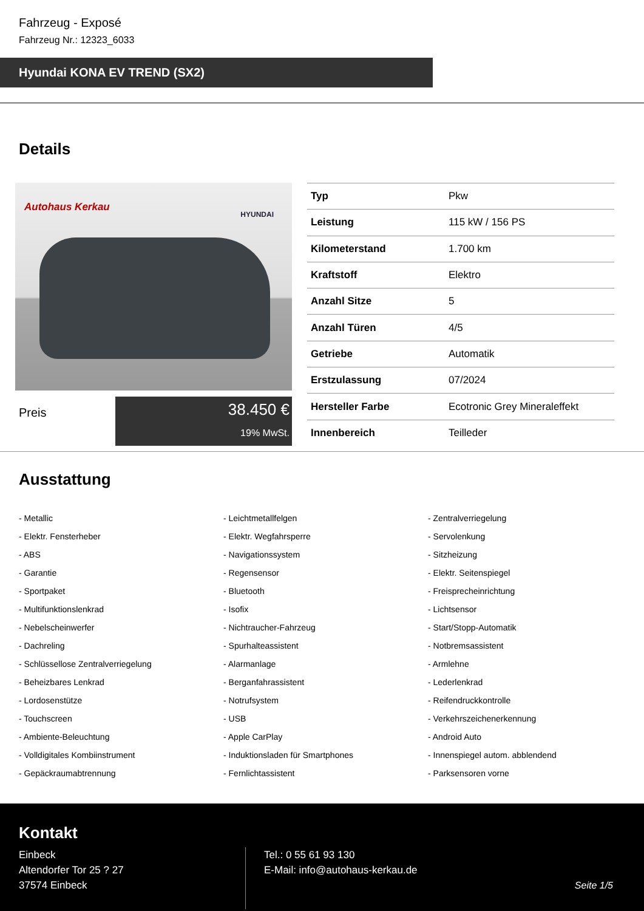Fahrzeug - Exposé
Fahrzeug Nr.: 12323_6033
Hyundai KONA EV TREND (SX2)
Details
Autohaus Kerkau
HYUNDAI
Preis
38.450 €
19% MwSt.
| Typ | Pkw |
| Leistung | 115 kW / 156 PS |
| Kilometerstand | 1.700 km |
| Kraftstoff | Elektro |
| Anzahl Sitze | 5 |
| Anzahl Türen | 4/5 |
| Getriebe | Automatik |
| Erstzulassung | 07/2024 |
| Hersteller Farbe | Ecotronic Grey Mineraleffekt |
| Innenbereich | Teilleder |
Ausstattung
- Metallic
- Leichtmetallfelgen
- Zentralverriegelung
- Elektr. Fensterheber
- Elektr. Wegfahrsperre
- Servolenkung
- ABS
- Navigationssystem
- Sitzheizung
- Garantie
- Regensensor
- Elektr. Seitenspiegel
- Sportpaket
- Bluetooth
- Freisprecheinrichtung
- Multifunktionslenkrad
- Isofix
- Lichtsensor
- Nebelscheinwerfer
- Nichtraucher-Fahrzeug
- Start/Stopp-Automatik
- Dachreling
- Spurhalteassistent
- Notbremsassistent
- Schlüssellose Zentralverriegelung
- Alarmanlage
- Armlehne
- Beheizbares Lenkrad
- Berganfahrassistent
- Lederlenkrad
- Lordosenstütze
- Notrufsystem
- Reifendruckkontrolle
- Touchscreen
- USB
- Verkehrszeichenerkennung
- Ambiente-Beleuchtung
- Apple CarPlay
- Android Auto
- Volldigitales Kombiinstrument
- Induktionsladen für Smartphones
- Innenspiegel autom. abblendend
- Gepäckraumabtrennung
- Fernlichtassistent
- Parksensoren vorne
Kontakt
Einbeck
Altendorfer Tor 25 ? 27
37574 Einbeck
Tel.: 0 55 61 93 130
E-Mail: info@autohaus-kerkau.de
Seite 1/5